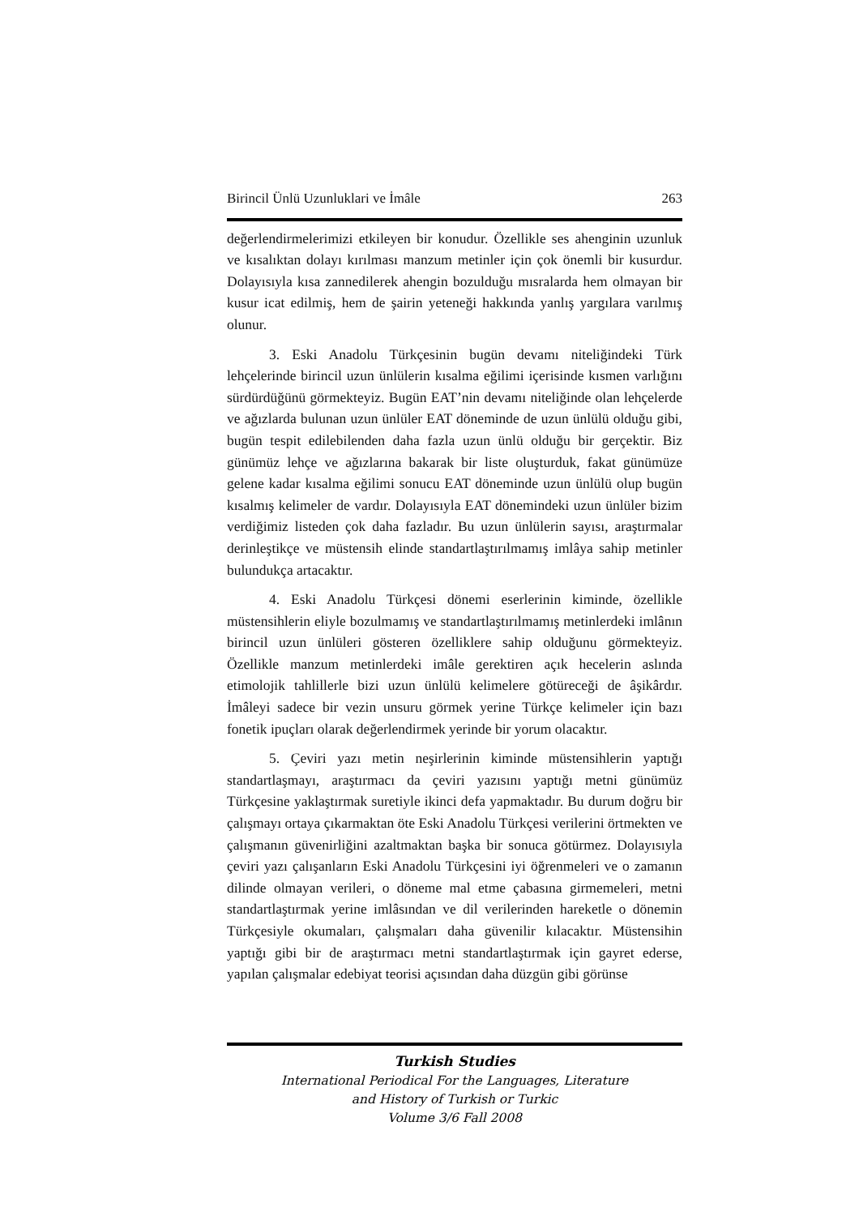Birincil Ünlü Uzunluklari ve İmâle 263
değerlendirmelerimizi etkileyen bir konudur. Özellikle ses ahenginin uzunluk ve kısalıktan dolayı kırılması manzum metinler için çok önemli bir kusurdur. Dolayısıyla kısa zannedilerek ahengin bozulduğu mısralarda hem olmayan bir kusur icat edilmiş, hem de şairin yeteneği hakkında yanlış yargılara varılmış olunur.
3. Eski Anadolu Türkçesinin bugün devamı niteliğindeki Türk lehçelerinde birincil uzun ünlülerin kısalma eğilimi içerisinde kısmen varlığını sürdürdüğünü görmekteyiz. Bugün EAT’nin devamı niteliğinde olan lehçelerde ve ağızlarda bulunan uzun ünlüler EAT döneminde de uzun ünlülü olduğu gibi, bugün tespit edilebilenden daha fazla uzun ünlü olduğu bir gerçektir. Biz günümüz lehçe ve ağızlarına bakarak bir liste oluşturduk, fakat günümüze gelene kadar kısalma eğilimi sonucu EAT döneminde uzun ünlülü olup bugün kısalmış kelimeler de vardır. Dolayısıyla EAT dönemindeki uzun ünlüler bizim verdiğimiz listeden çok daha fazladır. Bu uzun ünlülerin sayısı, araştırmalar derinleştikçe ve müstensih elinde standartlaştırılmamış imlâya sahip metinler bulundukça artacaktır.
4. Eski Anadolu Türkçesi dönemi eserlerinin kiminde, özellikle müstensihlerin eliyle bozulmamış ve standartlaştırılmamış metinlerdeki imlânın birincil uzun ünlüleri gösteren özelliklere sahip olduğunu görmekteyiz. Özellikle manzum metinlerdeki imâle gerektiren açık hecelerin aslında etimolojik tahlillerle bizi uzun ünlülü kelimelere götüreceği de âşikârdır. İmâleyi sadece bir vezin unsuru görmek yerine Türkçe kelimeler için bazı fonetik ipuçları olarak değerlendirmek yerinde bir yorum olacaktır.
5. Çeviri yazı metin neşirlerinin kiminde müstensihlerin yaptığı standartlaşmayı, araştırmacı da çeviri yazısını yaptığı metni günümüz Türkçesine yaklaştırmak suretiyle ikinci defa yapmaktadır. Bu durum doğru bir çalışmayı ortaya çıkarmaktan öte Eski Anadolu Türkçesi verilerini örtmekten ve çalışmanın güvenirliğini azaltmaktan başka bir sonuca götürmez. Dolayısıyla çeviri yazı çalışanların Eski Anadolu Türkçesini iyi öğrenmeleri ve o zamanın dilinde olmayan verileri, o döneme mal etme çabasına girmemeleri, metni standartlaştırmak yerine imlâsından ve dil verilerinden hareketle o dönemin Türkçesiyle okumaları, çalışmaları daha güvenilir kılacaktır. Müstensihin yaptığı gibi bir de araştırmacı metni standartlaştırmak için gayret ederse, yapılan çalışmalar edebiyat teorisi açısından daha düzgün gibi görünse
Turkish Studies
International Periodical For the Languages, Literature
and History of Turkish or Turkic
Volume 3/6 Fall 2008